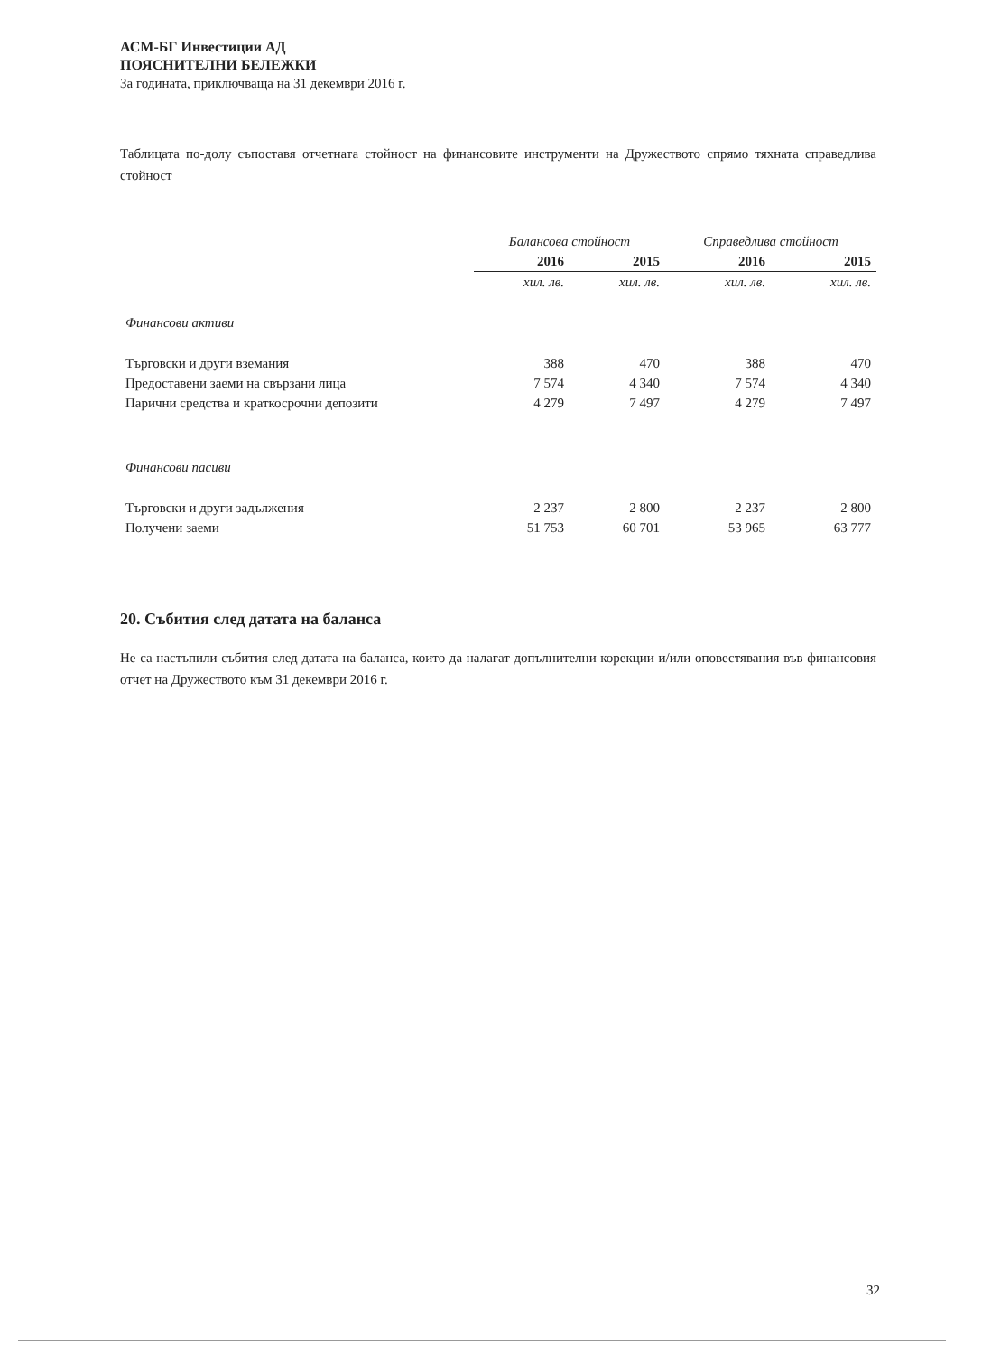АСМ-БГ Инвестиции АД
ПОЯСНИТЕЛНИ БЕЛЕЖКИ
За годината, приключваща на 31 декември 2016 г.
Таблицата по-долу съпоставя отчетната стойност на финансовите инструменти на Дружеството спрямо тяхната справедлива стойност
| | Балансова стойност | | Справедлива стойност | |
| --- | --- | --- | --- | --- |
| | 2016 | 2015 | 2016 | 2015 |
| | хил. лв. | хил. лв. | хил. лв. | хил. лв. |
| Финансови активи | | | | |
| Търговски и други вземания | 388 | 470 | 388 | 470 |
| Предоставени заеми на свързани лица | 7 574 | 4 340 | 7 574 | 4 340 |
| Парични средства и краткосрочни депозити | 4 279 | 7 497 | 4 279 | 7 497 |
| Финансови пасиви | | | | |
| Търговски и други задължения | 2 237 | 2 800 | 2 237 | 2 800 |
| Получени заеми | 51 753 | 60 701 | 53 965 | 63 777 |
20. Събития след датата на баланса
Не са настъпили събития след датата на баланса, които да налагат допълнителни корекции и/или оповестявания във финансовия отчет на Дружеството към 31 декември 2016 г.
32